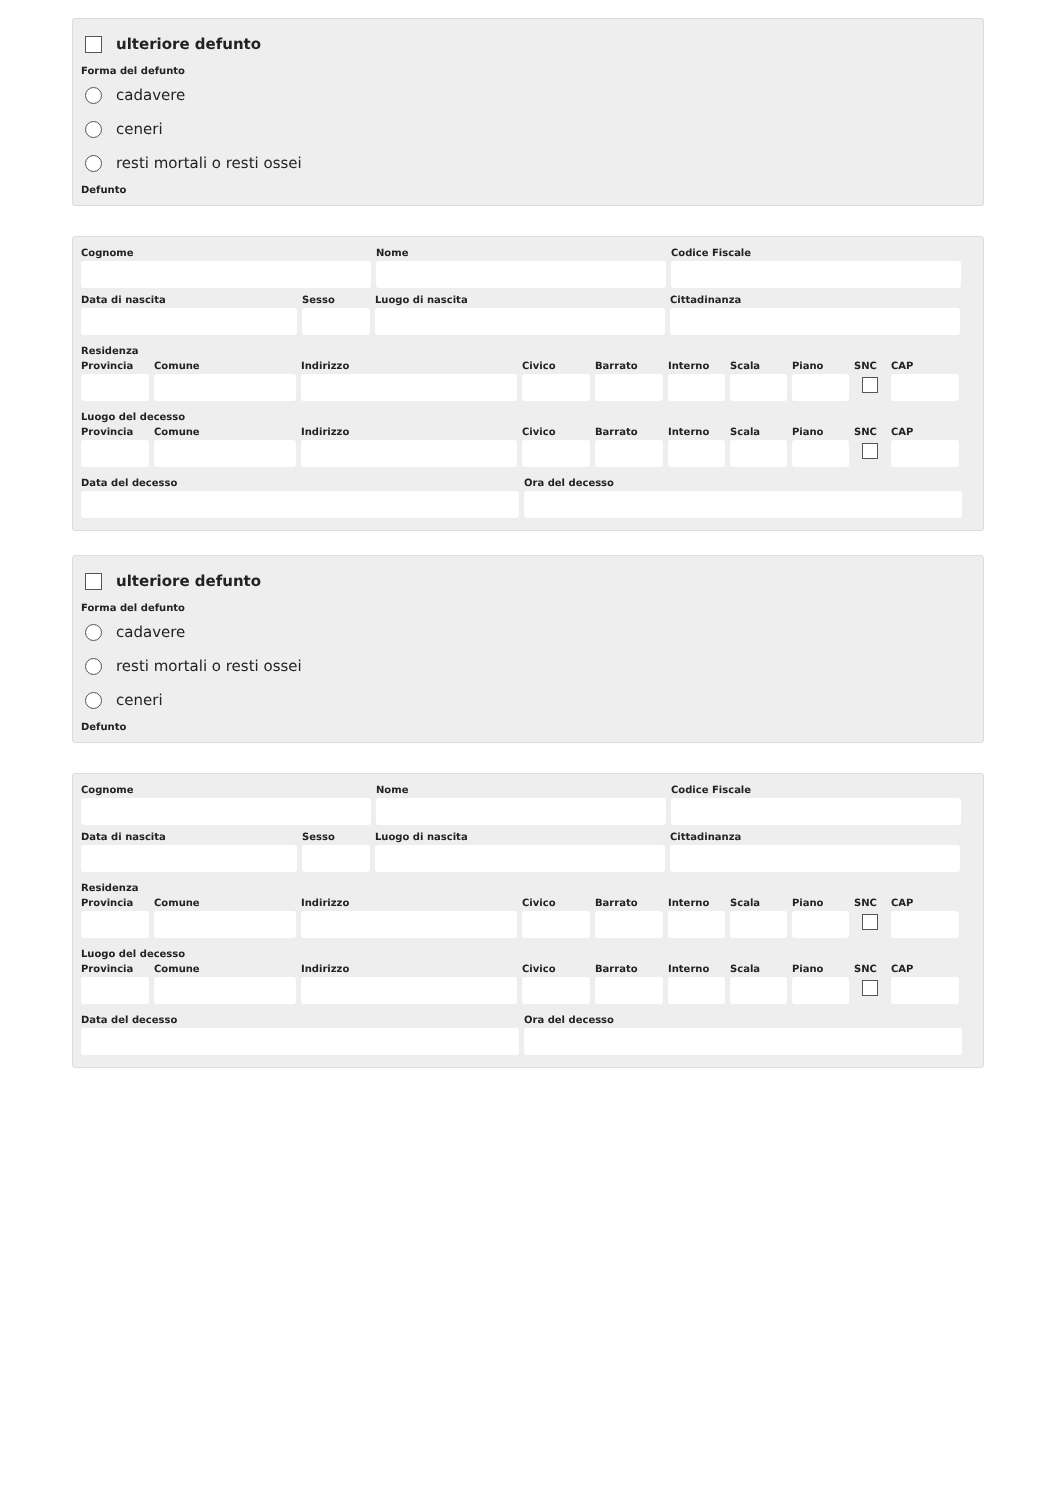ulteriore defunto
Forma del defunto
cadavere
ceneri
resti mortali o resti ossei
Defunto
Cognome Nome Codice Fiscale
Data di nascita Sesso Luogo di nascita Cittadinanza
Residenza
Provincia
Comune Indirizzo Civico Barrato Interno
Scala Piano SNC CAP
Luogo del decesso
Provincia
Comune Indirizzo Civico Barrato Interno
Scala Piano SNC CAP
Data del decesso Ora del decesso
ulteriore defunto
Forma del defunto
cadavere
resti mortali o resti ossei
ceneri
Defunto
Cognome Nome Codice Fiscale
Data di nascita Sesso Luogo di nascita Cittadinanza
Residenza
Provincia
Comune Indirizzo Civico Barrato Interno
Scala Piano SNC CAP
Luogo del decesso
Provincia
Comune Indirizzo Civico Barrato Interno
Scala Piano SNC CAP
Data del decesso Ora del decesso